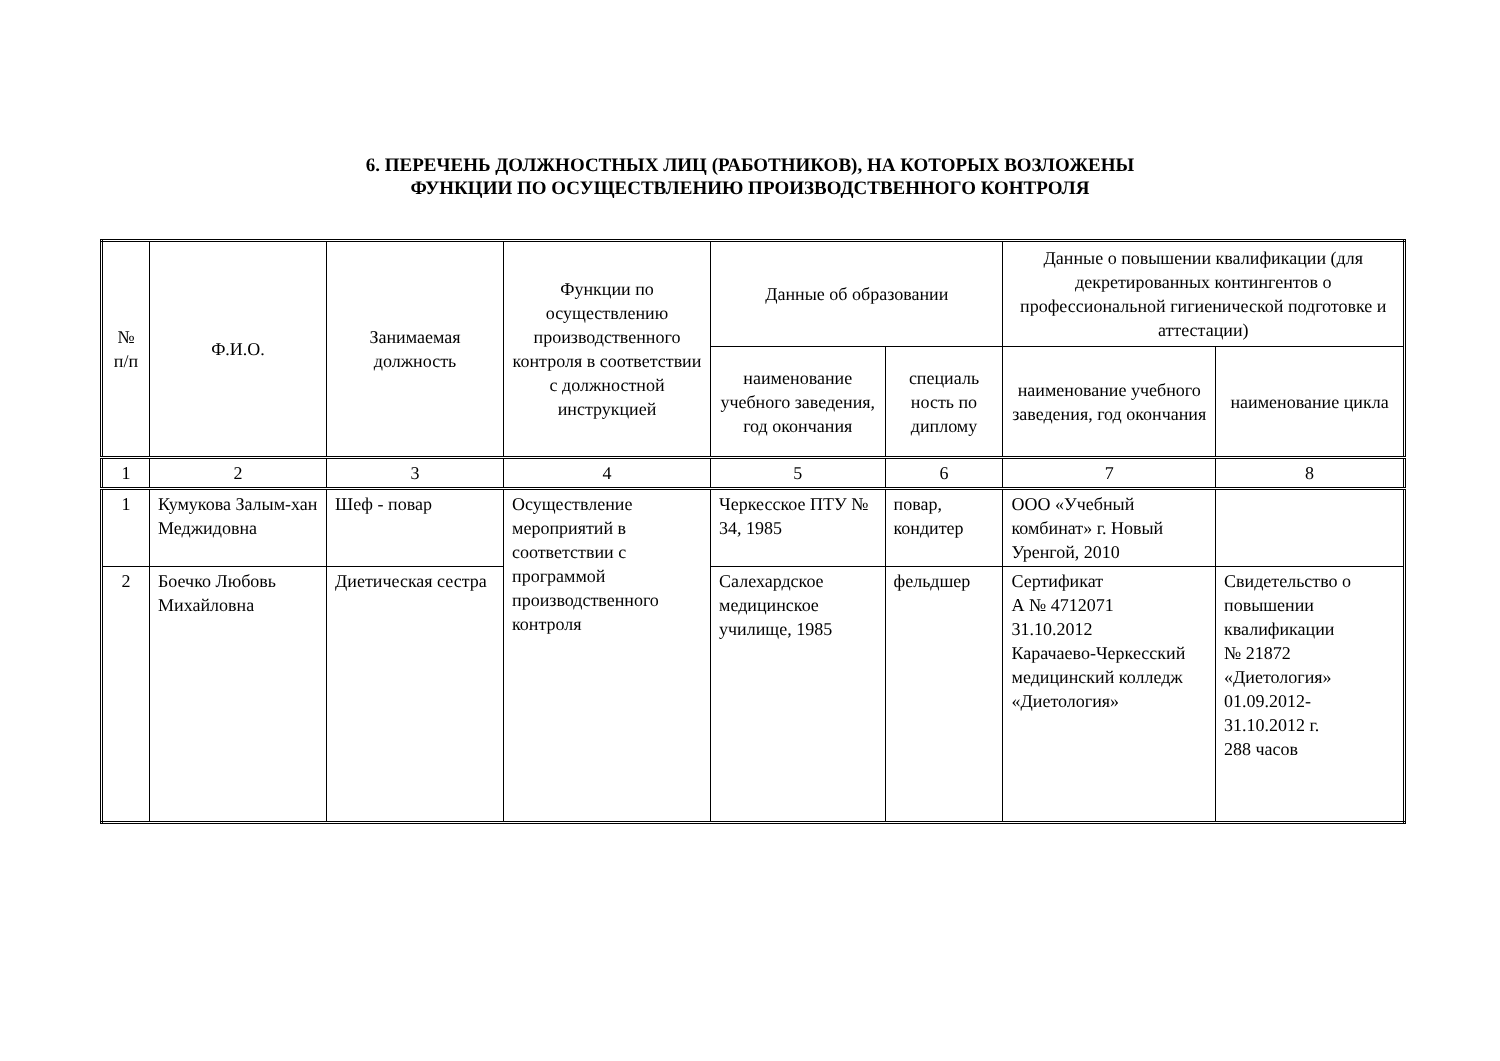6. ПЕРЕЧЕНЬ ДОЛЖНОСТНЫХ ЛИЦ (РАБОТНИКОВ), НА КОТОРЫХ ВОЗЛОЖЕНЫ
ФУНКЦИИ ПО ОСУЩЕСТВЛЕНИЮ ПРОИЗВОДСТВЕННОГО КОНТРОЛЯ
| № п/п | Ф.И.О. | Занимаемая должность | Функции по осуществлению производственного контроля в соответствии с должностной инструкцией | Данные об образовании | | Данные о повышении квалификации (для декретированных контингентов о профессиональной гигиенической подготовке и аттестации) | |
| --- | --- | --- | --- | --- | --- | --- | --- |
| | | | | наименование учебного заведения, год окончания | специаль ность по диплому | наименование учебного заведения, год окончания | наименование цикла |
| 1 | 2 | 3 | 4 | 5 | 6 | 7 | 8 |
| 1 | Кумукова Залым-хан Меджидовна | Шеф - повар | Осуществление мероприятий в соответствии с программой производственного контроля | Черкесское ПТУ № 34, 1985 | повар, кондитер | ООО «Учебный комбинат» г. Новый Уренгой, 2010 | |
| 2 | Боечко Любовь Михайловна | Диетическая сестра | | Салехардское медицинское училище, 1985 | фельдшер | Сертификат А № 4712071 31.10.2012 Карачаево-Черкесский медицинский колледж «Диетология» | Свидетельство о повышении квалификации № 21872 «Диетология» 01.09.2012- 31.10.2012 г. 288 часов |